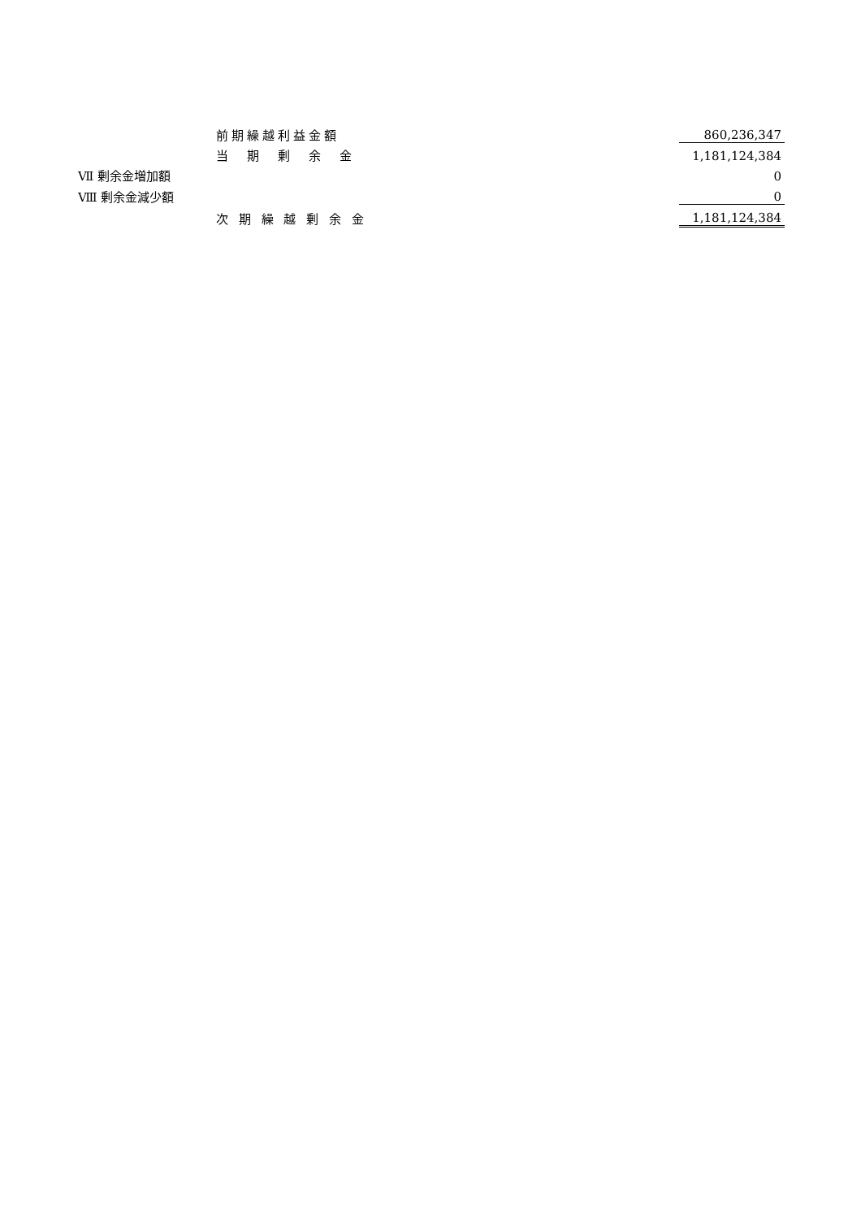| | 前期繰越利益金額 | | 860,236,347 |
| | 当 期 剰 余 金 | | 1,181,124,384 |
| Ⅶ 剰余金増加額 | | | 0 |
| Ⅷ 剰余金減少額 | | | 0 |
| | 次 期 繰 越 剰 余 金 | | 1,181,124,384 |